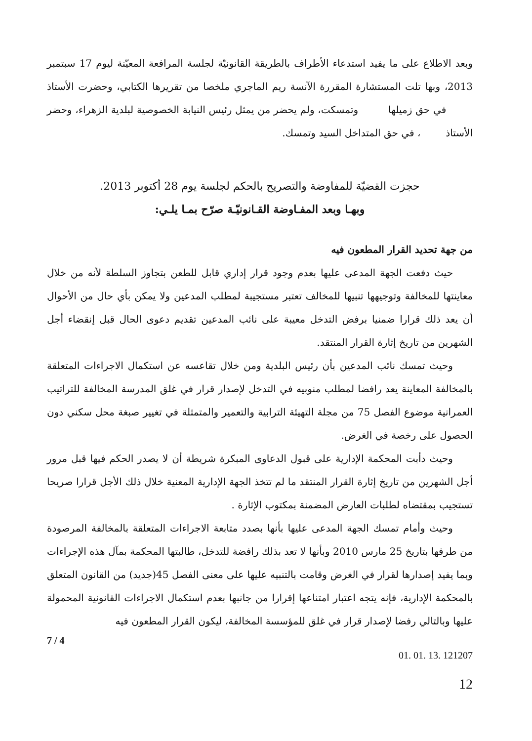وبعد الاطلاع على ما يفيد استدعاء الأطراف بالطريقة القانونيّة لجلسة المرافعة المعيّنة ليوم 17 سبتمبر 2013، وبها تلت المستشارة المقررة الآنسة ريم الماجري ملخصا من تقريرها الكتابي، وحضرت الأستاذ في حق زميلها وتمسكت، ولم يحضر من يمثل رئيس النيابة الخصوصية لبلدية الزهراء، وحضر الأستاذ ، في حق المتداخل السيد وتمسك.
حجزت القضيّة للمفاوضة والتصريح بالحكم لجلسة يوم 28 أكتوبر 2013.
وبهـا وبعد المفـاوضة القـانونيّـة صرّح بمـا يلـي:
من جهة تحديد القرار المطعون فيه
حيث دفعت الجهة المدعى عليها بعدم وجود قرار إداري قابل للطعن بتجاوز السلطة لأنه من خلال معاينتها للمخالفة وتوجيهها تنبيها للمخالف تعتبر مستجيبة لمطلب المدعين ولا يمكن بأي حال من الأحوال أن يعد ذلك قرارا ضمنيا برفض التدخل معيبة على نائب المدعين تقديم دعوى الحال قبل إنقضاء أجل الشهرين من تاريخ إثارة القرار المنتقد.
وحيث تمسك نائب المدعين بأن رئيس البلدية ومن خلال تقاعسه عن استكمال الاجراءات المتعلقة بالمخالفة المعاينة يعد رافضا لمطلب منوبيه في التدخل لإصدار قرار في غلق المدرسة المخالفة للتراتيب العمرانية موضوع الفصل 75 من مجلة التهيئة الترابية والتعمير والمتمثلة في تغيير صبغة محل سكني دون الحصول على رخصة في الغرض.
وحيث دأبت المحكمة الإدارية على قبول الدعاوى المبكرة شريطة أن لا يصدر الحكم فيها قبل مرور أجل الشهرين من تاريخ إثارة القرار المنتقد ما لم تتخذ الجهة الإدارية المعنية خلال ذلك الأجل قرارا صريحا تستجيب بمقتضاه لطلبات العارض المضمنة بمكتوب الإثارة .
وحيث وأمام تمسك الجهة المدعى عليها بأنها بصدد متابعة الاجراءات المتعلقة بالمخالفة المرصودة من طرفها بتاريخ 25 مارس 2010 وبأنها لا تعد بذلك رافضة للتدخل، طالبتها المحكمة بمآل هذه الإجراءات وبما يفيد إصدارها لقرار في الغرض وقامت بالتنبيه عليها على معنى الفصل 45(جديد) من القانون المتعلق بالمحكمة الإدارية، فإنه يتجه اعتبار امتناعها إقرارا من جانبها بعدم استكمال الاجراءات القانونية المحمولة عليها وبالتالي رفضا لإصدار قرار في غلق للمؤسسة المخالفة، ليكون القرار المطعون فيه
7 / 4
01. 01. 13. 121207
12